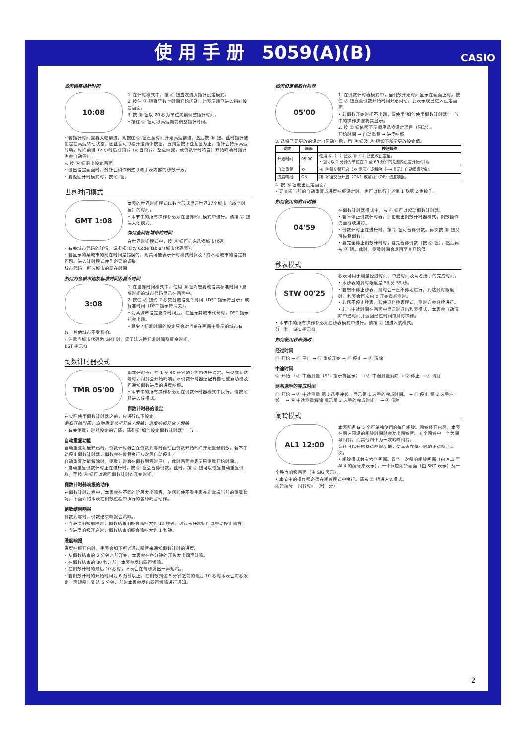使 用 手 册　5059(A)(B) CASIO
如何调整指针时间
10:08
1. 在计时模式中，按 Ⓒ 钮五次进入指针设定模式。
2. 按住 Ⓐ 钮直至数字时间开始闪动。此表示现已进入指针设定画面。
3. 按 Ⓓ 钮以 20 秒为单位向前调整指针时间。
• 按住 Ⓓ 钮可以高速向前调整指针时间。
• 若指针时间需要大幅前进，则按住 Ⓓ 钮直至时间开始高速前进，然后按 Ⓑ 钮。此时指针被锁定在高速转动状态，因此您可以松开这两个按钮。直到您按下任意钮为止，指针会持续高速转动。时间前进 12 小时后或闹铃（每日闹铃，整点响报，或倒数计时鸣音）开始鸣响时指针也会自动停止。
4. 按 Ⓐ 钮退出设定画面。
• 退出设定画面时，分针会稍作调整以与手表内部的秒数一致。
• 要返回计时模式时，按 Ⓒ 钮。
世界时间模式
GMT 1:08
本表的世界时间模式以数字形式显示世界27个城市（29个时区）的时间。
• 本节中的所有操作都必须在世界时间模式中进行。请按 Ⓒ 钮进入该模式。
如何查阅各城市的时间
在世界时间模式中，按 Ⓓ 钮可向东选换城市代码。
• 有关城市代码的详情，请参阅“City Code Table”（城市代码表）。
• 若显示的某城市的现在时间是错误的，则其可能表示计时模式时间及 / 或本地城市的设定有问题。进入计时模式并作必要的调整。
城市代码　所选城市的现在时间
如何为各城市选换标准时间及夏令时间
3:08
1. 在世界时间模式中，使用 Ⓓ 钮将您要改设其标准时间 / 夏令时间的城市代码显示在画面中。
2. 按住 Ⓐ 钮约 2 秒交替选设夏令时间（DST 指示符显示）或标准时间（DST 指示符消失）。
• 为某城市设定夏令时间后，在显示其城市代码时，DST 指示符会出现。
• 夏令 / 标准时间的设定只会对当前在画面中显示的城市有效，其他城市不受影响。
• 注意当城市代码为 GMT 时，您无法选换标准时间及夏令时间。
DST 指示符
倒数计时器模式
TMR 05'00
倒数计时器可在 1 至 60 分钟的范围内进行设定。当倒数到达零时，闹铃会开始鸣响。本倒数计时器还配有自动重复功能及可通知倒数进度的进度响报。
• 本节中的所有操作都必须在倒数计时器模式中执行。请按 Ⓒ 钮进入该模式。
倒数计时器的设定
在实际使用倒数计时器之前，应进行以下设定。
倒数开始时间；自动重复功能开启 / 解除；进度响报开启 / 解除
• 有关倒数计时器设定的详情，请参阅“如何设定倒数计时器”一节。
自动重复功能
自动重复功能开启时，倒数计时器会在倒数到零时自动由倒数开始时间开始重新倒数。若不手动停止倒数计时器，倒数会在反复执行八次后自动停止。
自动重复功能解除时，倒数计时会在倒数到零时停止，此时画面会表示原倒数开始时间。
• 自动重复倒数计时正在进行时，按 Ⓓ 钮会暂停倒数。此时，按 Ⓓ 钮可以恢复自动重复倒数，而按 Ⓐ 钮可以返回倒数计时的开始时间。
倒数计时器响报的动作
在倒数计时过程中，本表会在不同的阶段发出鸣音，使您即使不看手表亦能掌握当前的倒数状况。下面介绍本表在倒数过程中执行的各种鸣音动作。
倒数结束响报
倒数到零时，倒数结束响报会鸣响。
• 当进度响报解除时，倒数结束响报会鸣响大约 10 秒钟，通过按任意钮可以手动停止鸣音。
• 当进度响报开启时，倒数结束响报会鸣响大约 1 秒钟。
进度响报
进度响报开启时，手表会如下所述通过鸣音来通知倒数计时的进度。
• 从倒数结束的 5 分钟之前开始，本表会在各分钟的开头发出四声短鸣。
• 在倒数结束的 30 秒之前，本表会发出四声短鸣。
• 在倒数计时的最后 10 秒时，本表会在每秒发出一声短鸣。
• 若倒数计时的开始时间为 6 分钟以上，在倒数到达 5 分钟之前的最后 10 秒时本表会每秒发出一声短鸣。到达 5 分钟之前时本表会发出四声短鸣进行通知。
如何设定倒数计时器
05'00
1. 在倒数计时器模式中，当倒数开始时间显示在画面上时，按住 Ⓐ 钮直至倒数开始时间开始闪动。此表示现已进入设定画面。
• 若倒数开始时间不出现，请使用“如何使用倒数计时器”一节中的操作步骤将其显示。
2. 按 Ⓒ 钮依照下示顺序选换设定项目（闪动）。
开始时间 → 自动重复 → 进度响报
3. 选择了要更改的设定（闪动）后，用 Ⓑ 钮及 Ⓓ 钮如下所示更改设定值。
| 设定 | 画面 | 按钮操作 |
| --- | --- | --- |
| 开始时间 | 05'00 | 使用 Ⓓ（+）钮及 Ⓑ（–）钮更改设定值。 • 您可以 1 分钟为单位在 1 至 60 分钟的范围内设定开始时间。 |
| 自动重复 | ⟲ | 按 Ⓓ 钮交替开启（⟲ 显示）或解除（⟶ 显示）自动重复功能。 |
| 进度响报 | ON | 按 Ⓓ 钮交替开启（ON）或解除（OF）进度响报。 |
4. 按 Ⓐ 钮退出设定画面。
• 要查阅当前的自动重复或进度响报设定时，也可以执行上述第 1 及第 2 步操作。
如何使用倒数计时器
04'59
在倒数计时器模式中，按 Ⓓ 钮可以起动倒数计时器。
• 若不停止倒数计时器，即使退出倒数计时器模式，倒数操作仍会继续进行。
• 倒数计时正在进行时，按 Ⓓ 钮可暂停倒数。再次按 Ⓓ 钮又可恢复倒数。
• 要完全停止倒数计时时，首先暂停倒数（按 Ⓓ 钮），然后再按 Ⓐ 钮。此时，倒数时间会返回至其开始值。
秒表模式
STW 00'25
秒表可用于测量经过时间、中途时间及两名选手的完成时间。
• 本秒表的测时限度是 59 分 59 秒。
• 若您不停止秒表，测时会一直不停地进行。到达测时限度时，秒表会再次由 0 开始重新测时。
• 若您不停止秒表，即使退出秒表模式，测时亦会继续进行。
• 若当中途时间在画面中显示时退出秒表模式，本表会自动清除中途时间并返回经过时间的测时操作。
• 本节中的所有操作都必须在秒表模式中进行。请按 Ⓒ 钮进入该模式。
分　秒　SPL 指示符
如何使用秒表测时
经过时间
Ⓓ 开始 → Ⓓ 停止 → Ⓓ 重新开始 → Ⓓ 停止 → Ⓐ 清除
中途时间
Ⓓ 开始 → Ⓐ 中途测量（SPL 指示符显示） → Ⓐ 中途测量解除 → Ⓓ 停止 → Ⓐ 清除
两名选手的完成时间
Ⓓ 开始 → Ⓐ 中途测量 第 1 选手冲线。显示第 1 选手的完成时间。 → Ⓓ 停止 第 2 选手冲线。 → Ⓐ 中途测量解除 显示第 2 选手的完成时间。 → Ⓐ 清除
闹铃模式
AL1 12:00
本表配备有 5 个可单独使用的每日闹铃。闹铃经开启后，本表在到达预设的闹铃时间时会发出闹铃音。五个闹铃中一个为间歇闹铃，而其他四个为一次鸣响闹铃。
您还可以开启整点响报功能，使本表在每小时的正点鸣音两次。
• 闹铃模式共有六个画面。四个一次鸣响闹铃画面（由 AL1 至 AL4 的编号来表示），一个间歇闹铃画面（由 SNZ 表示）及一个整点响报画面（由 SIG 表示）。
• 本节中的操作都必须在闹铃模式中执行。请按 Ⓒ 钮进入该模式。
闹铃编号　闹铃时间（时：分）
2